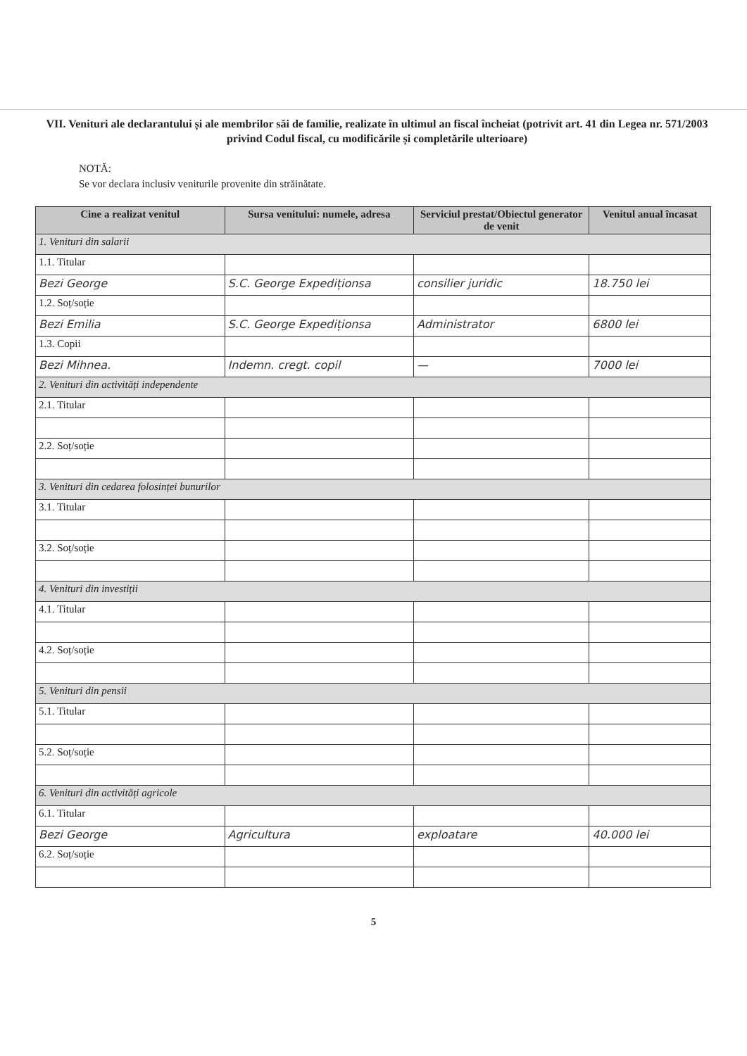VII. Venituri ale declarantului și ale membrilor săi de familie, realizate în ultimul an fiscal încheiat (potrivit art. 41 din Legea nr. 571/2003 privind Codul fiscal, cu modificările și completările ulterioare)
NOTĂ:
Se vor declara inclusiv veniturile provenite din străinătate.
| Cine a realizat venitul | Sursa venitului: numele, adresa | Serviciul prestat/Obiectul generator de venit | Venitul anual încasat |
| --- | --- | --- | --- |
| 1. Venituri din salarii | | | |
| 1.1. Titular | | | |
| Bezi George | S.C. George Expediționsa | consilier juridic | 18.750 lei |
| 1.2. Soț/soție | | | |
| Bezi Emilia | S.C. George Expediționsa | Administrator | 6800 lei |
| 1.3. Copii | | | |
| Bezi Mihnea. | Indemn. cregt. copil | — | 7000 lei |
| 2. Venituri din activități independente | | | |
| 2.1. Titular | | | |
| 2.2. Soț/soție | | | |
| 3. Venituri din cedarea folosinței bunurilor | | | |
| 3.1. Titular | | | |
| 3.2. Soț/soție | | | |
| 4. Venituri din investiții | | | |
| 4.1. Titular | | | |
| 4.2. Soț/soție | | | |
| 5. Venituri din pensii | | | |
| 5.1. Titular | | | |
| 5.2. Soț/soție | | | |
| 6. Venituri din activități agricole | | | |
| 6.1. Titular | | | |
| Bezi George | Agricultura | exploatare | 40.000 lei |
| 6.2. Soț/soție | | | |
5